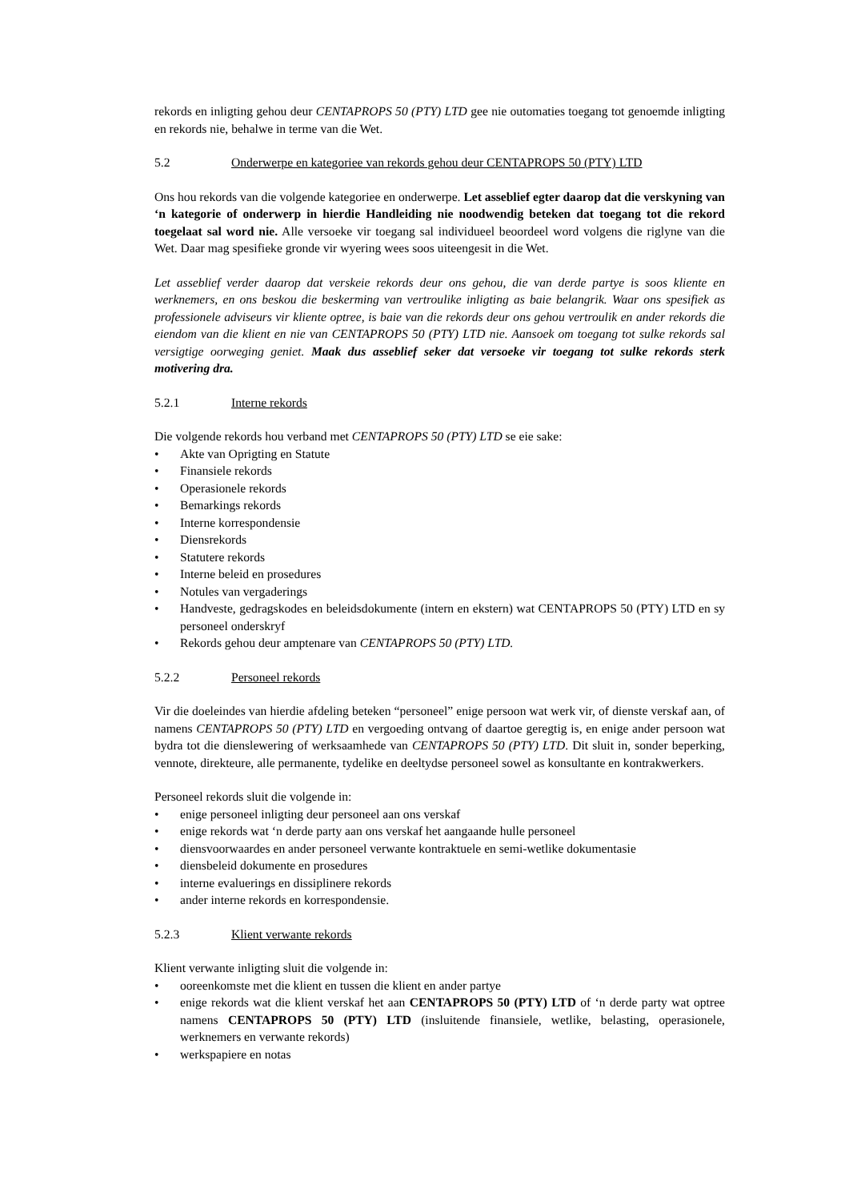rekords en inligting gehou deur CENTAPROPS 50 (PTY) LTD gee nie outomaties toegang tot genoemde inligting en rekords nie, behalwe in terme van die Wet.
5.2 Onderwerpe en kategoriee van rekords gehou deur CENTAPROPS 50 (PTY) LTD
Ons hou rekords van die volgende kategoriee en onderwerpe. Let asseblief egter daarop dat die verskyning van ‘n kategorie of onderwerp in hierdie Handleiding nie noodwendig beteken dat toegang tot die rekord toegelaat sal word nie. Alle versoeke vir toegang sal individueel beoordeel word volgens die riglyne van die Wet. Daar mag spesifieke gronde vir wyering wees soos uiteengesit in die Wet.
Let asseblief verder daarop dat verskeie rekords deur ons gehou, die van derde partye is soos kliente en werknemers, en ons beskou die beskerming van vertroulike inligting as baie belangrik. Waar ons spesifiek as professionele adviseurs vir kliente optree, is baie van die rekords deur ons gehou vertroulik en ander rekords die eiendom van die klient en nie van CENTAPROPS 50 (PTY) LTD nie. Aansoek om toegang tot sulke rekords sal versigtige oorweging geniet. Maak dus asseblief seker dat versoeke vir toegang tot sulke rekords sterk motivering dra.
5.2.1 Interne rekords
Die volgende rekords hou verband met CENTAPROPS 50 (PTY) LTD se eie sake:
Akte van Oprigting en Statute
Finansiele rekords
Operasionele rekords
Bemarkings rekords
Interne korrespondensie
Diensrekords
Statutere rekords
Interne beleid en prosedures
Notules van vergaderings
Handveste, gedragskodes en beleidsdokumente (intern en ekstern) wat CENTAPROPS 50 (PTY) LTD en sy personeel onderskryf
Rekords gehou deur amptenare van CENTAPROPS 50 (PTY) LTD.
5.2.2 Personeel rekords
Vir die doeleindes van hierdie afdeling beteken “personeel” enige persoon wat werk vir, of dienste verskaf aan, of namens CENTAPROPS 50 (PTY) LTD en vergoeding ontvang of daartoe geregtig is, en enige ander persoon wat bydra tot die dienslewering of werksaamhede van CENTAPROPS 50 (PTY) LTD. Dit sluit in, sonder beperking, vennote, direkteure, alle permanente, tydelike en deeltydse personeel sowel as konsultante en kontrakwerkers.
Personeel rekords sluit die volgende in:
enige personeel inligting deur personeel aan ons verskaf
enige rekords wat ‘n derde party aan ons verskaf het aangaande hulle personeel
diensvoorwaardes en ander personeel verwante kontraktuele en semi-wetlike dokumentasie
diensbeleid dokumente en prosedures
interne evaluerings en dissiplinere rekords
ander interne rekords en korrespondensie.
5.2.3 Klient verwante rekords
Klient verwante inligting sluit die volgende in:
ooreenkomste met die klient en tussen die klient en ander partye
enige rekords wat die klient verskaf het aan CENTAPROPS 50 (PTY) LTD of ‘n derde party wat optree namens CENTAPROPS 50 (PTY) LTD (insluitende finansiele, wetlike, belasting, operasionele, werknemers en verwante rekords)
werkspapiere en notas